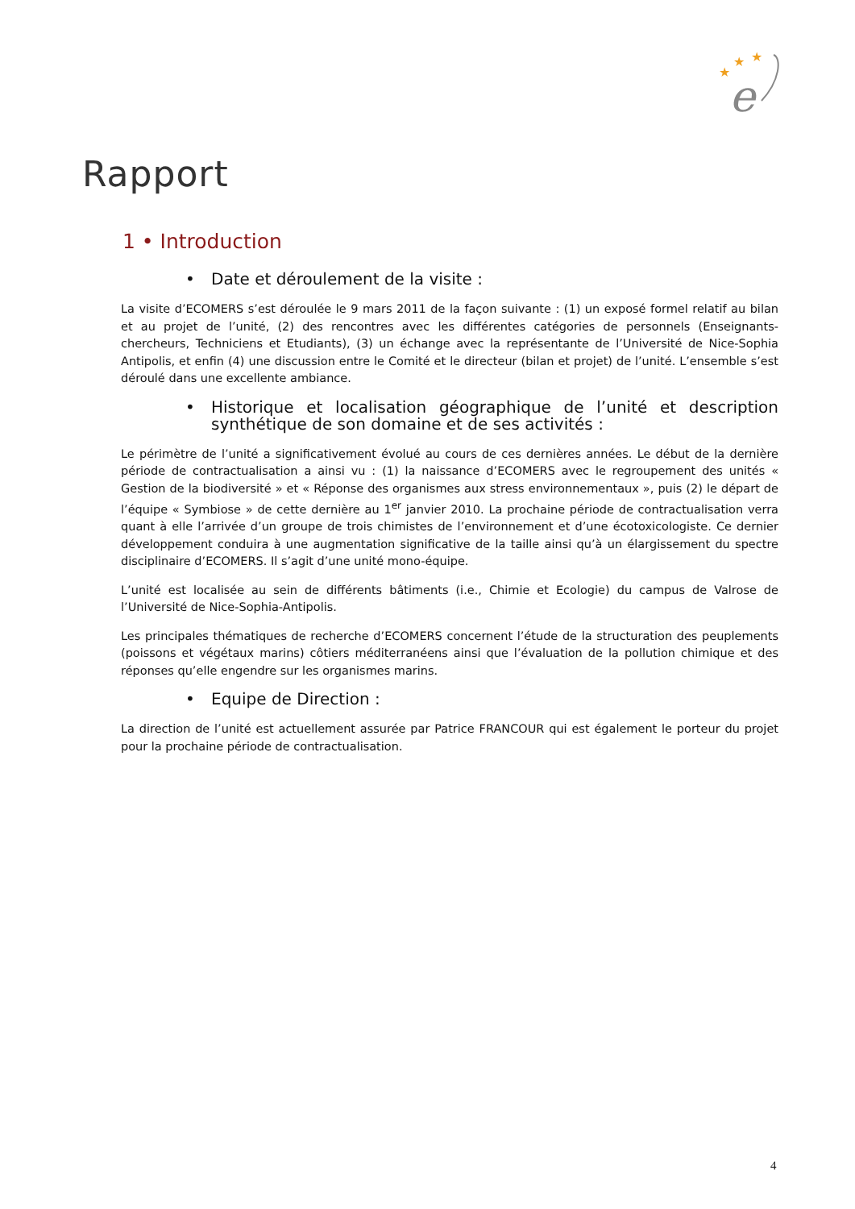★
★
★
e
Rapport
1 • Introduction
• Date et déroulement de la visite :
La visite d’ECOMERS s’est déroulée le 9 mars 2011 de la façon suivante : (1) un exposé formel relatif au bilan et au projet de l’unité, (2) des rencontres avec les différentes catégories de personnels (Enseignants-chercheurs, Techniciens et Etudiants), (3) un échange avec la représentante de l’Université de Nice-Sophia Antipolis, et enfin (4) une discussion entre le Comité et le directeur (bilan et projet) de l’unité. L’ensemble s’est déroulé dans une excellente ambiance.
• Historique et localisation géographique de l’unité et description synthétique de son domaine et de ses activités :
Le périmètre de l’unité a significativement évolué au cours de ces dernières années. Le début de la dernière période de contractualisation a ainsi vu : (1) la naissance d’ECOMERS avec le regroupement des unités « Gestion de la biodiversité » et « Réponse des organismes aux stress environnementaux », puis (2) le départ de l’équipe « Symbiose » de cette dernière au 1<sup>er</sup> janvier 2010. La prochaine période de contractualisation verra quant à elle l’arrivée d’un groupe de trois chimistes de l’environnement et d’une écotoxicologiste. Ce dernier développement conduira à une augmentation significative de la taille ainsi qu’à un élargissement du spectre disciplinaire d’ECOMERS. Il s’agit d’une unité mono-équipe.
L’unité est localisée au sein de différents bâtiments (i.e., Chimie et Ecologie) du campus de Valrose de l’Université de Nice-Sophia-Antipolis.
Les principales thématiques de recherche d’ECOMERS concernent l’étude de la structuration des peuplements (poissons et végétaux marins) côtiers méditerranéens ainsi que l’évaluation de la pollution chimique et des réponses qu’elle engendre sur les organismes marins.
• Equipe de Direction :
La direction de l’unité est actuellement assurée par Patrice FRANCOUR qui est également le porteur du projet pour la prochaine période de contractualisation.
4